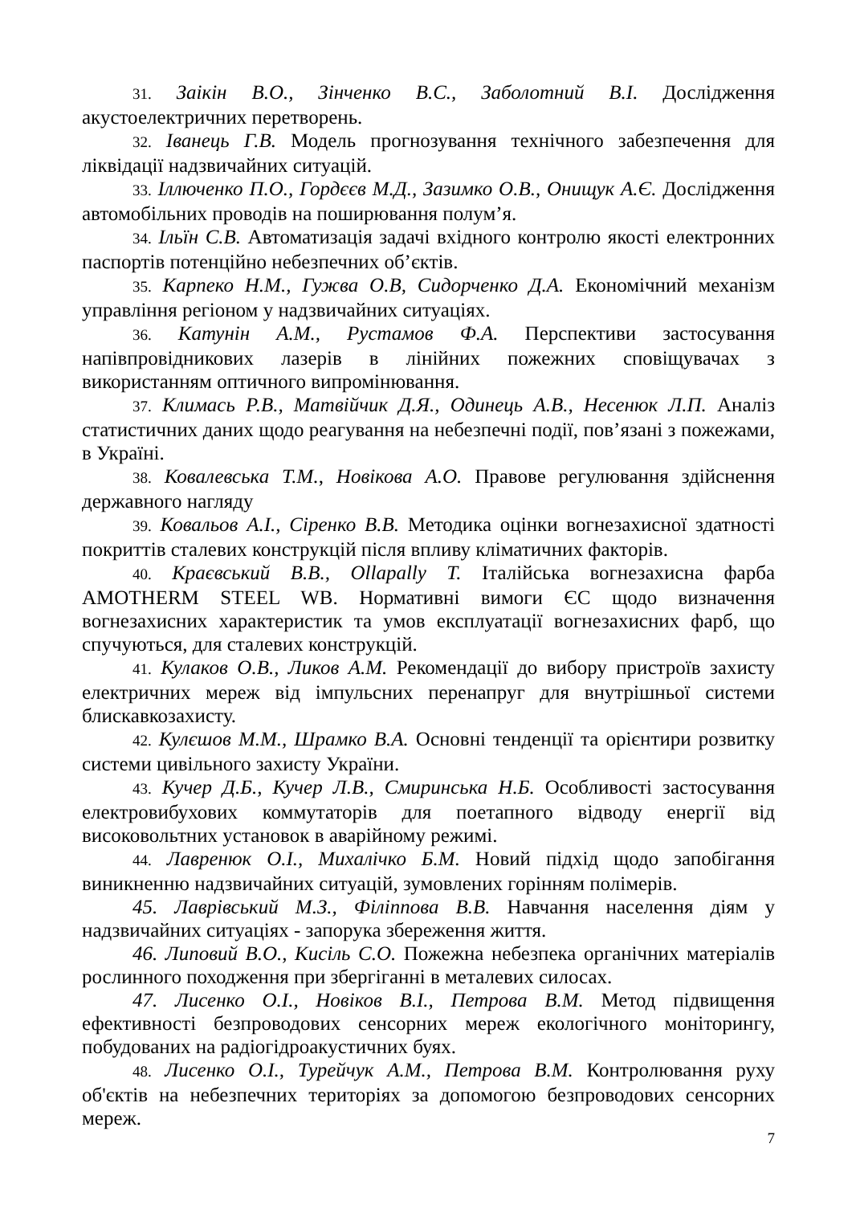31. Заікін В.О., Зінченко В.С., Заболотний В.І. Дослідження акустоелектричних перетворень.
32. Іванець Г.В. Модель прогнозування технічного забезпечення для ліквідації надзвичайних ситуацій.
33. Іллюченко П.О., Гордєєв М.Д., Зазимко О.В., Онищук А.Є. Дослідження автомобільних проводів на поширювання полум’я.
34. Ільїн С.В. Автоматизація задачі вхідного контролю якості електронних паспортів потенційно небезпечних об’єктів.
35. Карпеко Н.М., Гужва О.В, Сидорченко Д.А. Економічний механізм управління регіоном у надзвичайних ситуаціях.
36. Катунін А.М., Рустамов Ф.А. Перспективи застосування напівпровідникових лазерів в лінійних пожежних сповіщувачах з використанням оптичного випромінювання.
37. Климась Р.В., Матвійчик Д.Я., Одинець А.В., Несенюк Л.П. Аналіз статистичних даних щодо реагування на небезпечні події, пов’язані з пожежами, в Україні.
38. Ковалевська Т.М., Новікова А.О. Правове регулювання здійснення державного нагляду
39. Ковальов А.І., Сіренко В.В. Методика оцінки вогнезахисної здатності покриттів сталевих конструкцій після впливу кліматичних факторів.
40. Краєвський В.В., Ollapally T. Італійська вогнезахисна фарба AMOTHERM STEEL WB. Нормативні вимоги ЄС щодо визначення вогнезахисних характеристик та умов експлуатації вогнезахисних фарб, що спучуються, для сталевих конструкцій.
41. Кулаков О.В., Ликов А.М. Рекомендації до вибору пристроїв захисту електричних мереж від імпульсних перенапруг для внутрішньої системи блискавкозахисту.
42. Кулєшов М.М., Шрамко В.А. Основні тенденції та орієнтири розвитку системи цивільного захисту України.
43. Кучер Д.Б., Кучер Л.В., Смиринська Н.Б. Особливості застосування електровибухових коммутаторів для поетапного відводу енергії від високовольтних установок в аварійному режимі.
44. Лавренюк О.І., Михалічко Б.М. Новий підхід щодо запобігання виникненню надзвичайних ситуацій, зумовлених горінням полімерів.
45. Лаврівський М.З., Філіппова В.В. Навчання населення діям у надзвичайних ситуаціях - запорука збереження життя.
46. Липовий В.О., Кисіль С.О. Пожежна небезпека органічних матеріалів рослинного походження при збергіганні в металевих силосах.
47. Лисенко О.І., Новіков В.І., Петрова В.М. Метод підвищення ефективності безпроводових сенсорних мереж екологічного моніторингу, побудованих на радіогідроакустичних буях.
48. Лисенко О.І., Турейчук А.М., Петрова В.М. Контролювання руху об'єктів на небезпечних територіях за допомогою безпроводових сенсорних мереж.
7